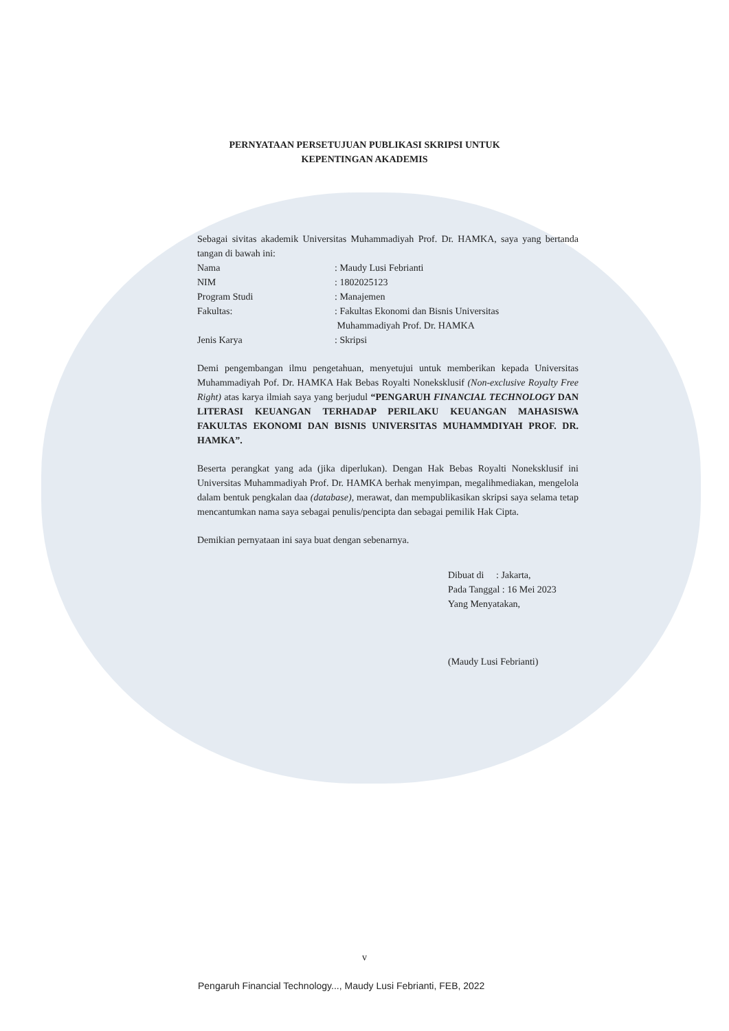PERNYATAAN PERSETUJUAN PUBLIKASI SKRIPSI UNTUK
KEPENTINGAN AKADEMIS
Sebagai sivitas akademik Universitas Muhammadiyah Prof. Dr. HAMKA, saya yang bertanda tangan di bawah ini:
Nama: Maudy Lusi Febrianti
NIM: 1802025123
Program Studi: Manajemen
Fakultas:: Fakultas Ekonomi dan Bisnis Universitas
Muhammadiyah Prof. Dr. HAMKA
Jenis Karya: Skripsi
Demi pengembangan ilmu pengetahuan, menyetujui untuk memberikan kepada Universitas Muhammadiyah Pof. Dr. HAMKA Hak Bebas Royalti Noneksklusif (Non-exclusive Royalty Free Right) atas karya ilmiah saya yang berjudul “PENGARUH FINANCIAL TECHNOLOGY DAN LITERASI KEUANGAN TERHADAP PERILAKU KEUANGAN MAHASISWA FAKULTAS EKONOMI DAN BISNIS UNIVERSITAS MUHAMMDIYAH PROF. DR. HAMKA”.
Beserta perangkat yang ada (jika diperlukan). Dengan Hak Bebas Royalti Noneksklusif ini Universitas Muhammadiyah Prof. Dr. HAMKA berhak menyimpan, megalihmediakan, mengelola dalam bentuk pengkalan daa (database), merawat, dan mempublikasikan skripsi saya selama tetap mencantumkan nama saya sebagai penulis/pencipta dan sebagai pemilik Hak Cipta.
Demikian pernyataan ini saya buat dengan sebenarnya.
Dibuat di : Jakarta,
Pada Tanggal : 16 Mei 2023
Yang Menyatakan,
(Maudy Lusi Febrianti)
v
Pengaruh Financial Technology..., Maudy Lusi Febrianti, FEB, 2022